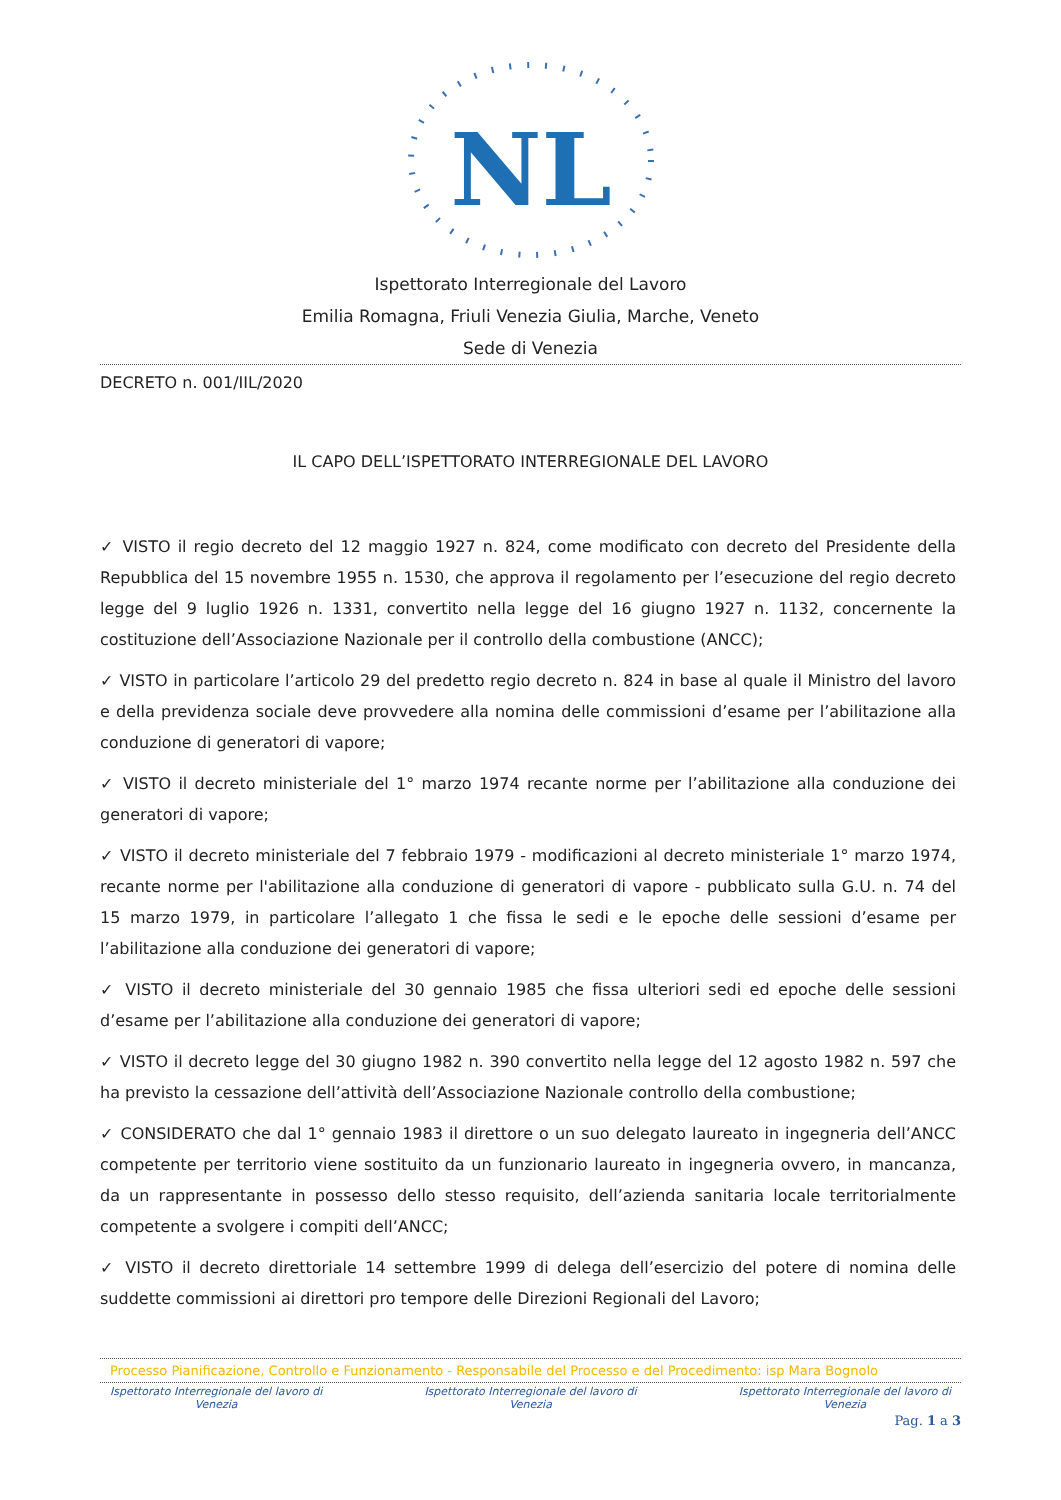NL
Ispettorato Interregionale del Lavoro
Emilia Romagna, Friuli Venezia Giulia, Marche, Veneto
Sede di Venezia
DECRETO n. 001/IIL/2020
IL CAPO DELL’ISPETTORATO INTERREGIONALE DEL LAVORO
✓ VISTO il regio decreto del 12 maggio 1927 n. 824, come modificato con decreto del Presidente della Repubblica del 15 novembre 1955 n. 1530, che approva il regolamento per l’esecuzione del regio decreto legge del 9 luglio 1926 n. 1331, convertito nella legge del 16 giugno 1927 n. 1132, concernente la costituzione dell’Associazione Nazionale per il controllo della combustione (ANCC);
✓ VISTO in particolare l’articolo 29 del predetto regio decreto n. 824 in base al quale il Ministro del lavoro e della previdenza sociale deve provvedere alla nomina delle commissioni d’esame per l’abilitazione alla conduzione di generatori di vapore;
✓ VISTO il decreto ministeriale del 1° marzo 1974 recante norme per l’abilitazione alla conduzione dei generatori di vapore;
✓ VISTO il decreto ministeriale del 7 febbraio 1979 - modificazioni al decreto ministeriale 1° marzo 1974, recante norme per l'abilitazione alla conduzione di generatori di vapore - pubblicato sulla G.U. n. 74 del 15 marzo 1979, in particolare l’allegato 1 che fissa le sedi e le epoche delle sessioni d’esame per l’abilitazione alla conduzione dei generatori di vapore;
✓ VISTO il decreto ministeriale del 30 gennaio 1985 che fissa ulteriori sedi ed epoche delle sessioni d’esame per l’abilitazione alla conduzione dei generatori di vapore;
✓ VISTO il decreto legge del 30 giugno 1982 n. 390 convertito nella legge del 12 agosto 1982 n. 597 che ha previsto la cessazione dell’attività dell’Associazione Nazionale controllo della combustione;
✓ CONSIDERATO che dal 1° gennaio 1983 il direttore o un suo delegato laureato in ingegneria dell’ANCC competente per territorio viene sostituito da un funzionario laureato in ingegneria ovvero, in mancanza, da un rappresentante in possesso dello stesso requisito, dell’azienda sanitaria locale territorialmente competente a svolgere i compiti dell’ANCC;
✓ VISTO il decreto direttoriale 14 settembre 1999 di delega dell’esercizio del potere di nomina delle suddette commissioni ai direttori pro tempore delle Direzioni Regionali del Lavoro;
Processo Pianificazione, Controllo e Funzionamento - Responsabile del Processo e del Procedimento: isp Mara Bognolo
Ispettorato Interregionale del lavoro di
Venezia
Ispettorato Interregionale del lavoro di
Venezia
Ispettorato Interregionale del lavoro di
Venezia
Pag. 1 a 3